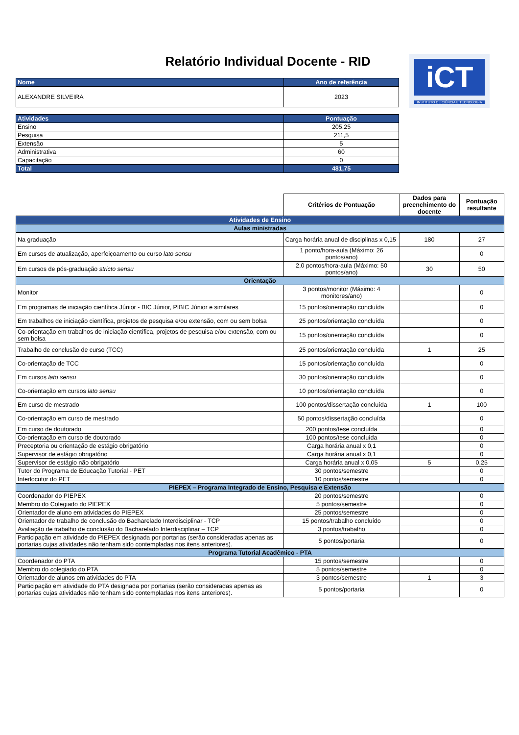Relatório Individual Docente - RID
iCT
INSTITUTO DE CIÊNCIA E TECNOLOGIA
| Nome | Ano de referência |
| --- | --- |
| ALEXANDRE SILVEIRA | 2023 |
| Atividades | Pontuação |
| --- | --- |
| Ensino | 205,25 |
| Pesquisa | 211,5 |
| Extensão | 5 |
| Administrativa | 60 |
| Capacitação | 0 |
| Total | 481,75 |
| | Critérios de Pontuação | Dados para preenchimento do docente | Pontuação resultante |
| Atividades de Ensino | | | |
| Aulas ministradas | | | |
| Na graduação | Carga horária anual de disciplinas x 0,15 | 180 | 27 |
| Em cursos de atualização, aperfeiçoamento ou curso lato sensu | 1 ponto/hora-aula (Máximo: 26 pontos/ano) | | 0 |
| Em cursos de pós-graduação stricto sensu | 2,0 pontos/hora-aula (Máximo: 50 pontos/ano) | 30 | 50 |
| Orientação | | | |
| Monitor | 3 pontos/monitor (Máximo: 4 monitores/ano) | | 0 |
| Em programas de iniciação científica Júnior - BIC Júnior, PIBIC Júnior e similares | 15 pontos/orientação concluída | | 0 |
| Em trabalhos de iniciação científica, projetos de pesquisa e/ou extensão, com ou sem bolsa | 25 pontos/orientação concluída | | 0 |
| Co-orientação em trabalhos de iniciação científica, projetos de pesquisa e/ou extensão, com ou sem bolsa | 15 pontos/orientação concluída | | 0 |
| Trabalho de conclusão de curso (TCC) | 25 pontos/orientação concluída | 1 | 25 |
| Co-orientação de TCC | 15 pontos/orientação concluída | | 0 |
| Em cursos lato sensu | 30 pontos/orientação concluída | | 0 |
| Co-orientação em cursos lato sensu | 10 pontos/orientação concluída | | 0 |
| Em curso de mestrado | 100 pontos/dissertação concluída | 1 | 100 |
| Co-orientação em curso de mestrado | 50 pontos/dissertação concluída | | 0 |
| Em curso de doutorado | 200 pontos/tese concluída | | 0 |
| Co-orientação em curso de doutorado | 100 pontos/tese concluída | | 0 |
| Preceptoria ou orientação de estágio obrigatório | Carga horária anual x 0,1 | | 0 |
| Supervisor de estágio obrigatório | Carga horária anual x 0,1 | | 0 |
| Supervisor de estágio não obrigatório | Carga horária anual x 0,05 | 5 | 0,25 |
| Tutor do Programa de Educação Tutorial - PET | 30 pontos/semestre | | 0 |
| Interlocutor do PET | 10 pontos/semestre | | 0 |
| PIEPEX – Programa Integrado de Ensino, Pesquisa e Extensão | | | |
| Coordenador do PIEPEX | 20 pontos/semestre | | 0 |
| Membro do Colegiado do PIEPEX | 5 pontos/semestre | | 0 |
| Orientador de aluno em atividades do PIEPEX | 25 pontos/semestre | | 0 |
| Orientador de trabalho de conclusão do Bacharelado Interdisciplinar - TCP | 15 pontos/trabalho concluído | | 0 |
| Avaliação de trabalho de conclusão do Bacharelado Interdisciplinar – TCP | 3 pontos/trabalho | | 0 |
| Participação em atividade do PIEPEX designada por portarias (serão consideradas apenas as portarias cujas atividades não tenham sido contempladas nos itens anteriores). | 5 pontos/portaria | | 0 |
| Programa Tutorial Acadêmico - PTA | | | |
| Coordenador do PTA | 15 pontos/semestre | | 0 |
| Membro do colegiado do PTA | 5 pontos/semestre | | 0 |
| Orientador de alunos em atividades do PTA | 3 pontos/semestre | 1 | 3 |
| Participação em atividade do PTA designada por portarias (serão consideradas apenas as portarias cujas atividades não tenham sido contempladas nos itens anteriores). | 5 pontos/portaria | | 0 |